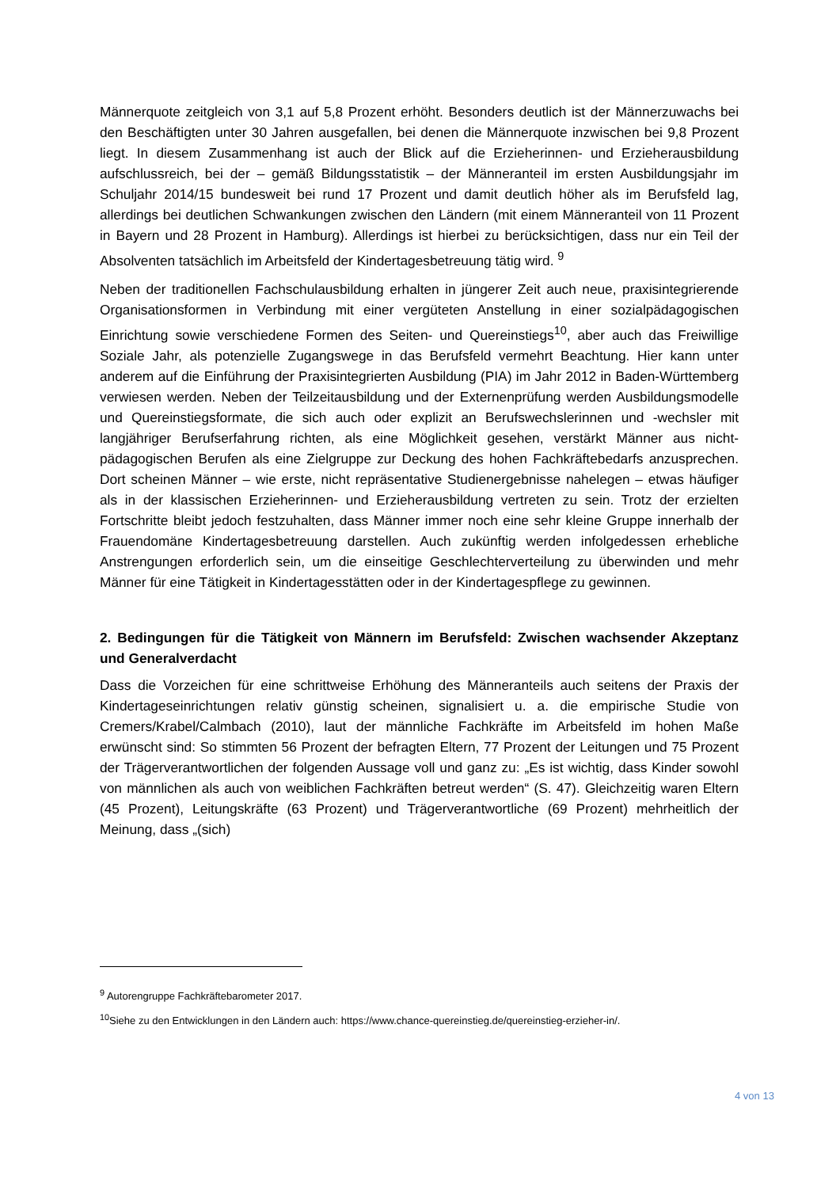Männerquote zeitgleich von 3,1 auf 5,8 Prozent erhöht. Besonders deutlich ist der Männerzuwachs bei den Beschäftigten unter 30 Jahren ausgefallen, bei denen die Männerquote inzwischen bei 9,8 Prozent liegt. In diesem Zusammenhang ist auch der Blick auf die Erzieherinnen- und Erzieherausbildung aufschlussreich, bei der – gemäß Bildungsstatistik – der Männeranteil im ersten Ausbildungsjahr im Schuljahr 2014/15 bundesweit bei rund 17 Prozent und damit deutlich höher als im Berufsfeld lag, allerdings bei deutlichen Schwankungen zwischen den Ländern (mit einem Männeranteil von 11 Prozent in Bayern und 28 Prozent in Hamburg). Allerdings ist hierbei zu berücksichtigen, dass nur ein Teil der Absolventen tatsächlich im Arbeitsfeld der Kindertagesbetreuung tätig wird. <sup>9</sup>
Neben der traditionellen Fachschulausbildung erhalten in jüngerer Zeit auch neue, praxisintegrierende Organisationsformen in Verbindung mit einer vergüteten Anstellung in einer sozialpädagogischen Einrichtung sowie verschiedene Formen des Seiten- und Quereinstiegs<sup>10</sup>, aber auch das Freiwillige Soziale Jahr, als potenzielle Zugangswege in das Berufsfeld vermehrt Beachtung. Hier kann unter anderem auf die Einführung der Praxisintegrierten Ausbildung (PIA) im Jahr 2012 in Baden-Württemberg verwiesen werden. Neben der Teilzeitausbildung und der Externenprüfung werden Ausbildungsmodelle und Quereinstiegsformate, die sich auch oder explizit an Berufswechslerinnen und -wechsler mit langjähriger Berufserfahrung richten, als eine Möglichkeit gesehen, verstärkt Männer aus nicht-pädagogischen Berufen als eine Zielgruppe zur Deckung des hohen Fachkräftebedarfs anzusprechen. Dort scheinen Männer – wie erste, nicht repräsentative Studienergebnisse nahelegen – etwas häufiger als in der klassischen Erzieherinnen- und Erzieherausbildung vertreten zu sein. Trotz der erzielten Fortschritte bleibt jedoch festzuhalten, dass Männer immer noch eine sehr kleine Gruppe innerhalb der Frauendomäne Kindertagesbetreuung darstellen. Auch zukünftig werden infolgedessen erhebliche Anstrengungen erforderlich sein, um die einseitige Geschlechterverteilung zu überwinden und mehr Männer für eine Tätigkeit in Kindertagesstätten oder in der Kindertagespflege zu gewinnen.
2. Bedingungen für die Tätigkeit von Männern im Berufsfeld: Zwischen wachsender Akzeptanz und Generalverdacht
Dass die Vorzeichen für eine schrittweise Erhöhung des Männeranteils auch seitens der Praxis der Kindertageseinrichtungen relativ günstig scheinen, signalisiert u. a. die empirische Studie von Cremers/Krabel/Calmbach (2010), laut der männliche Fachkräfte im Arbeitsfeld im hohen Maße erwünscht sind: So stimmten 56 Prozent der befragten Eltern, 77 Prozent der Leitungen und 75 Prozent der Trägerverantwortlichen der folgenden Aussage voll und ganz zu: „Es ist wichtig, dass Kinder sowohl von männlichen als auch von weiblichen Fachkräften betreut werden“ (S. 47). Gleichzeitig waren Eltern (45 Prozent), Leitungskräfte (63 Prozent) und Trägerverantwortliche (69 Prozent) mehrheitlich der Meinung, dass „(sich)
<sup>9</sup> Autorengruppe Fachkräftebarometer 2017.
<sup>10</sup> Siehe zu den Entwicklungen in den Ländern auch: https://www.chance-quereinstieg.de/quereinstieg-erzieher-in/.
4 von 13